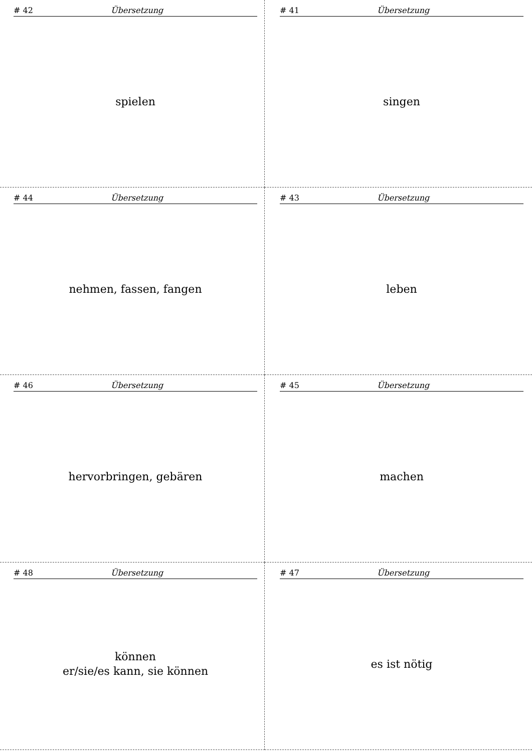# 42 Übersetzung
spielen
# 41 Übersetzung
singen
# 44 Übersetzung
nehmen, fassen, fangen
# 43 Übersetzung
leben
# 46 Übersetzung
hervorbringen, gebären
# 45 Übersetzung
machen
# 48 Übersetzung
können
er/sie/es kann, sie können
# 47 Übersetzung
es ist nötig